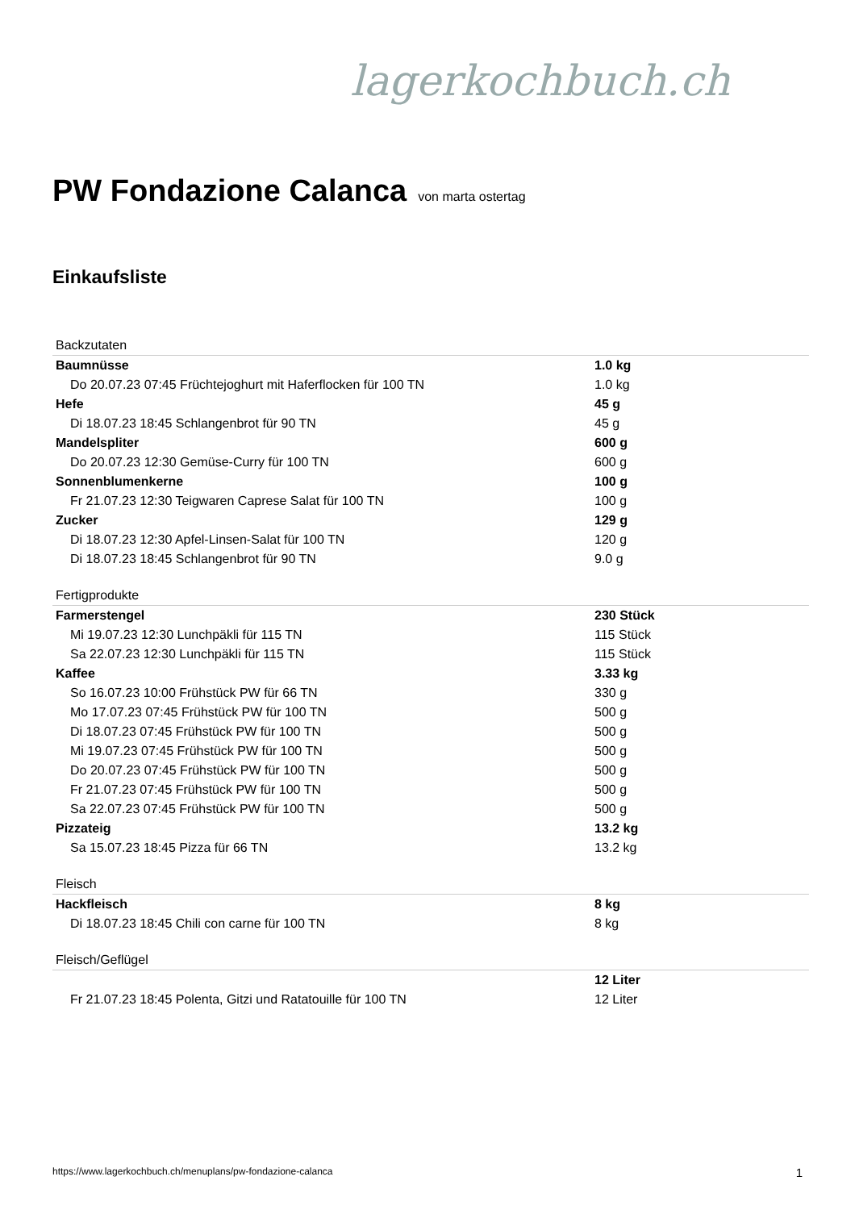lagerkochbuch.ch
PW Fondazione Calanca von marta ostertag
Einkaufsliste
| Backzutaten | |
| Baumnüsse | 1.0 kg |
| Do 20.07.23 07:45 Früchtejoghurt mit Haferflocken für 100 TN | 1.0 kg |
| Hefe | 45 g |
| Di 18.07.23 18:45 Schlangenbrot für 90 TN | 45 g |
| Mandelspliter | 600 g |
| Do 20.07.23 12:30 Gemüse-Curry für 100 TN | 600 g |
| Sonnenblumenkerne | 100 g |
| Fr 21.07.23 12:30 Teigwaren Caprese Salat für 100 TN | 100 g |
| Zucker | 129 g |
| Di 18.07.23 12:30 Apfel-Linsen-Salat für 100 TN | 120 g |
| Di 18.07.23 18:45 Schlangenbrot für 90 TN | 9.0 g |
| Fertigprodukte | |
| Farmerstengel | 230 Stück |
| Mi 19.07.23 12:30 Lunchpäkli für 115 TN | 115 Stück |
| Sa 22.07.23 12:30 Lunchpäkli für 115 TN | 115 Stück |
| Kaffee | 3.33 kg |
| So 16.07.23 10:00 Frühstück PW für 66 TN | 330 g |
| Mo 17.07.23 07:45 Frühstück PW für 100 TN | 500 g |
| Di 18.07.23 07:45 Frühstück PW für 100 TN | 500 g |
| Mi 19.07.23 07:45 Frühstück PW für 100 TN | 500 g |
| Do 20.07.23 07:45 Frühstück PW für 100 TN | 500 g |
| Fr 21.07.23 07:45 Frühstück PW für 100 TN | 500 g |
| Sa 22.07.23 07:45 Frühstück PW für 100 TN | 500 g |
| Pizzateig | 13.2 kg |
| Sa 15.07.23 18:45 Pizza für 66 TN | 13.2 kg |
| Fleisch | |
| Hackfleisch | 8 kg |
| Di 18.07.23 18:45 Chili con carne für 100 TN | 8 kg |
| Fleisch/Geflügel | |
| | 12 Liter |
| Fr 21.07.23 18:45 Polenta, Gitzi und Ratatouille für 100 TN | 12 Liter |
https://www.lagerkochbuch.ch/menuplans/pw-fondazione-calanca 1